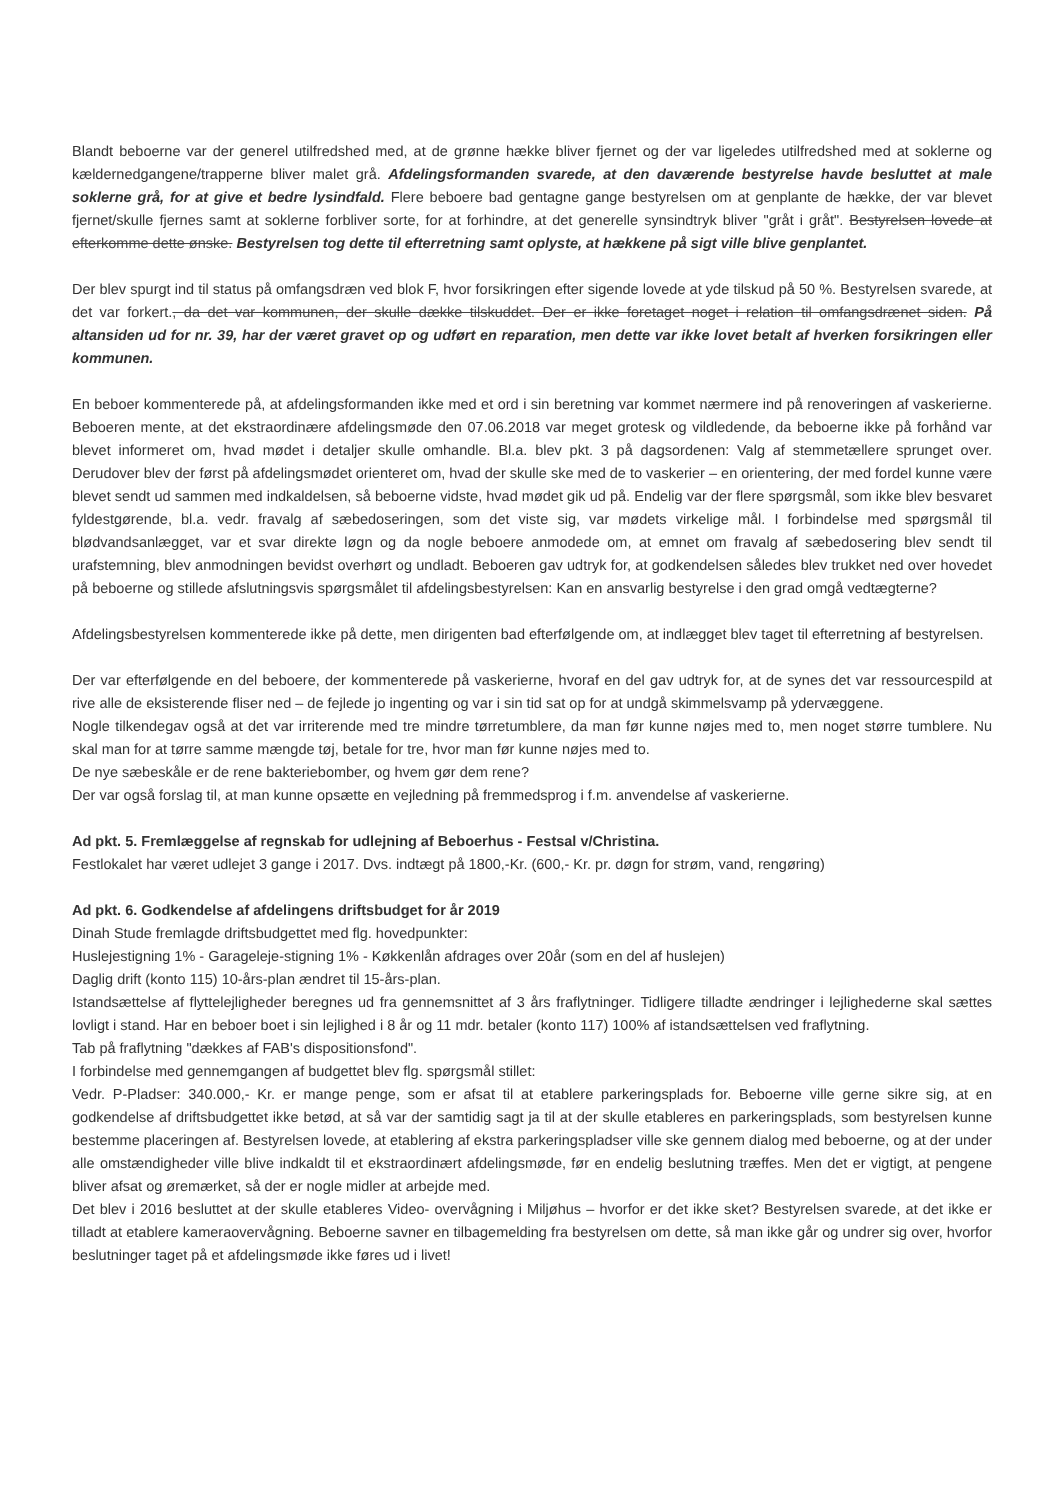Blandt beboerne var der generel utilfredshed med, at de grønne hække bliver fjernet og der var ligeledes utilfredshed med at soklerne og kældernedgangene/trapperne bliver malet grå. Afdelingsformanden svarede, at den daværende bestyrelse havde besluttet at male soklerne grå, for at give et bedre lysindfald. Flere beboere bad gentagne gange bestyrelsen om at genplante de hække, der var blevet fjernet/skulle fjernes samt at soklerne forbliver sorte, for at forhindre, at det generelle synsindtryk bliver "gråt i gråt". Bestyrelsen lovede at efterkomme dette ønske. Bestyrelsen tog dette til efterretning samt oplyste, at hækkene på sigt ville blive genplantet.
Der blev spurgt ind til status på omfangsdræn ved blok F, hvor forsikringen efter sigende lovede at yde tilskud på 50 %. Bestyrelsen svarede, at det var forkert., da det var kommunen, der skulle dække tilskuddet. Der er ikke foretaget noget i relation til omfangsdrænet siden. På altansiden ud for nr. 39, har der været gravet op og udført en reparation, men dette var ikke lovet betalt af hverken forsikringen eller kommunen.
En beboer kommenterede på, at afdelingsformanden ikke med et ord i sin beretning var kommet nærmere ind på renoveringen af vaskerierne. Beboeren mente, at det ekstraordinære afdelingsmøde den 07.06.2018 var meget grotesk og vildledende, da beboerne ikke på forhånd var blevet informeret om, hvad mødet i detaljer skulle omhandle. Bl.a. blev pkt. 3 på dagsordenen: Valg af stemmetællere sprunget over. Derudover blev der først på afdelingsmødet orienteret om, hvad der skulle ske med de to vaskerier – en orientering, der med fordel kunne være blevet sendt ud sammen med indkaldelsen, så beboerne vidste, hvad mødet gik ud på. Endelig var der flere spørgsmål, som ikke blev besvaret fyldestgørende, bl.a. vedr. fravalg af sæbedoseringen, som det viste sig, var mødets virkelige mål. I forbindelse med spørgsmål til blødvandsanlægget, var et svar direkte løgn og da nogle beboere anmodede om, at emnet om fravalg af sæbedosering blev sendt til urafstemning, blev anmodningen bevidst overhørt og undladt. Beboeren gav udtryk for, at godkendelsen således blev trukket ned over hovedet på beboerne og stillede afslutningsvis spørgsmålet til afdelingsbestyrelsen: Kan en ansvarlig bestyrelse i den grad omgå vedtægterne?
Afdelingsbestyrelsen kommenterede ikke på dette, men dirigenten bad efterfølgende om, at indlægget blev taget til efterretning af bestyrelsen.
Der var efterfølgende en del beboere, der kommenterede på vaskerierne, hvoraf en del gav udtryk for, at de synes det var ressourcespild at rive alle de eksisterende fliser ned – de fejlede jo ingenting og var i sin tid sat op for at undgå skimmelsvamp på ydervæggene.
Nogle tilkendegav også at det var irriterende med tre mindre tørretumblere, da man før kunne nøjes med to, men noget større tumblere. Nu skal man for at tørre samme mængde tøj, betale for tre, hvor man før kunne nøjes med to.
De nye sæbeskåle er de rene bakteriebomber, og hvem gør dem rene?
Der var også forslag til, at man kunne opsætte en vejledning på fremmedsprog i f.m. anvendelse af vaskerierne.
Ad pkt. 5. Fremlæggelse af regnskab for udlejning af Beboerhus - Festsal v/Christina.
Festlokalet har været udlejet 3 gange i 2017. Dvs. indtægt på 1800,-Kr. (600,- Kr. pr. døgn for strøm, vand, rengøring)
Ad pkt. 6. Godkendelse af afdelingens driftsbudget for år 2019
Dinah Stude fremlagde driftsbudgettet med flg. hovedpunkter:
Huslejestigning 1% - Garageleje-stigning 1% - Køkkenlån afdrages over 20år (som en del af huslejen)
Daglig drift (konto 115) 10-års-plan ændret til 15-års-plan.
Istandsættelse af flyttelejligheder beregnes ud fra gennemsnittet af 3 års fraflytninger. Tidligere tilladte ændringer i lejlighederne skal sættes lovligt i stand. Har en beboer boet i sin lejlighed i 8 år og 11 mdr. betaler (konto 117) 100% af istandsættelsen ved fraflytning.
Tab på fraflytning "dækkes af FAB's dispositionsfond".
I forbindelse med gennemgangen af budgettet blev flg. spørgsmål stillet:
Vedr. P-Pladser: 340.000,- Kr. er mange penge, som er afsat til at etablere parkeringsplads for. Beboerne ville gerne sikre sig, at en godkendelse af driftsbudgettet ikke betød, at så var der samtidig sagt ja til at der skulle etableres en parkeringsplads, som bestyrelsen kunne bestemme placeringen af. Bestyrelsen lovede, at etablering af ekstra parkeringspladser ville ske gennem dialog med beboerne, og at der under alle omstændigheder ville blive indkaldt til et ekstraordinært afdelingsmøde, før en endelig beslutning træffes. Men det er vigtigt, at pengene bliver afsat og øremærket, så der er nogle midler at arbejde med.
Det blev i 2016 besluttet at der skulle etableres Video- overvågning i Miljøhus – hvorfor er det ikke sket? Bestyrelsen svarede, at det ikke er tilladt at etablere kameraovervågning. Beboerne savner en tilbagemelding fra bestyrelsen om dette, så man ikke går og undrer sig over, hvorfor beslutninger taget på et afdelingsmøde ikke føres ud i livet!